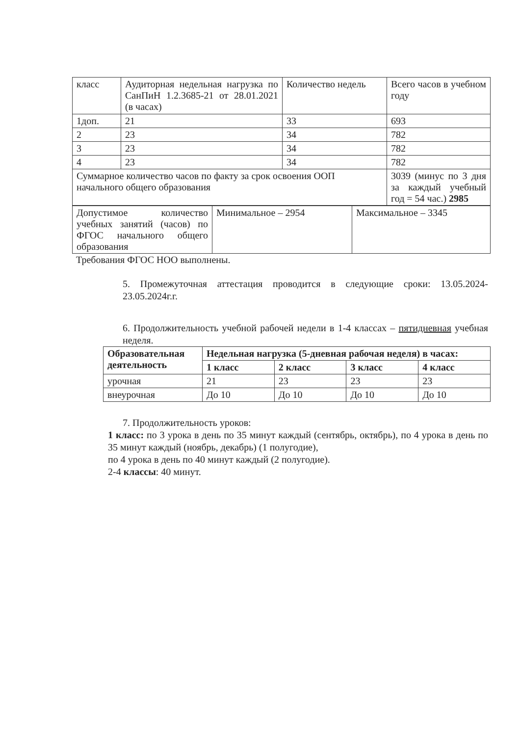| класс | Аудиторная недельная нагрузка по СанПиН 1.2.3685-21 от 28.01.2021 (в часах) | Количество недель | Всего часов в учебном году |
| 1доп. | 21 | 33 | 693 |
| 2 | 23 | 34 | 782 |
| 3 | 23 | 34 | 782 |
| 4 | 23 | 34 | 782 |
| Суммарное количество часов по факту за срок освоения ООП начального общего образования | | | 3039 (минус по 3 дня за каждый учебный год = 54 час.) 2985 |
| Допустимое количество учебных занятий (часов) по ФГОС начального общего образования | Минимальное – 2954 | Максимальное – 3345 |
Требования ФГОС НОО выполнены.
5. Промежуточная аттестация проводится в следующие сроки: 13.05.2024-23.05.2024г.г.
6. Продолжительность учебной рабочей недели в 1-4 классах – пятидневная учебная неделя.
| Образовательная деятельность | Недельная нагрузка (5-дневная рабочая неделя) в часах: | | | |
| --- | --- | --- | --- | --- |
| | 1 класс | 2 класс | 3 класс | 4 класс |
| урочная | 21 | 23 | 23 | 23 |
| внеурочная | До 10 | До 10 | До 10 | До 10 |
7. Продолжительность уроков:
1 класс: по 3 урока в день по 35 минут каждый (сентябрь, октябрь), по 4 урока в день по 35 минут каждый (ноябрь, декабрь) (1 полугодие),
по 4 урока в день по 40 минут каждый (2 полугодие).
2-4 классы: 40 минут.